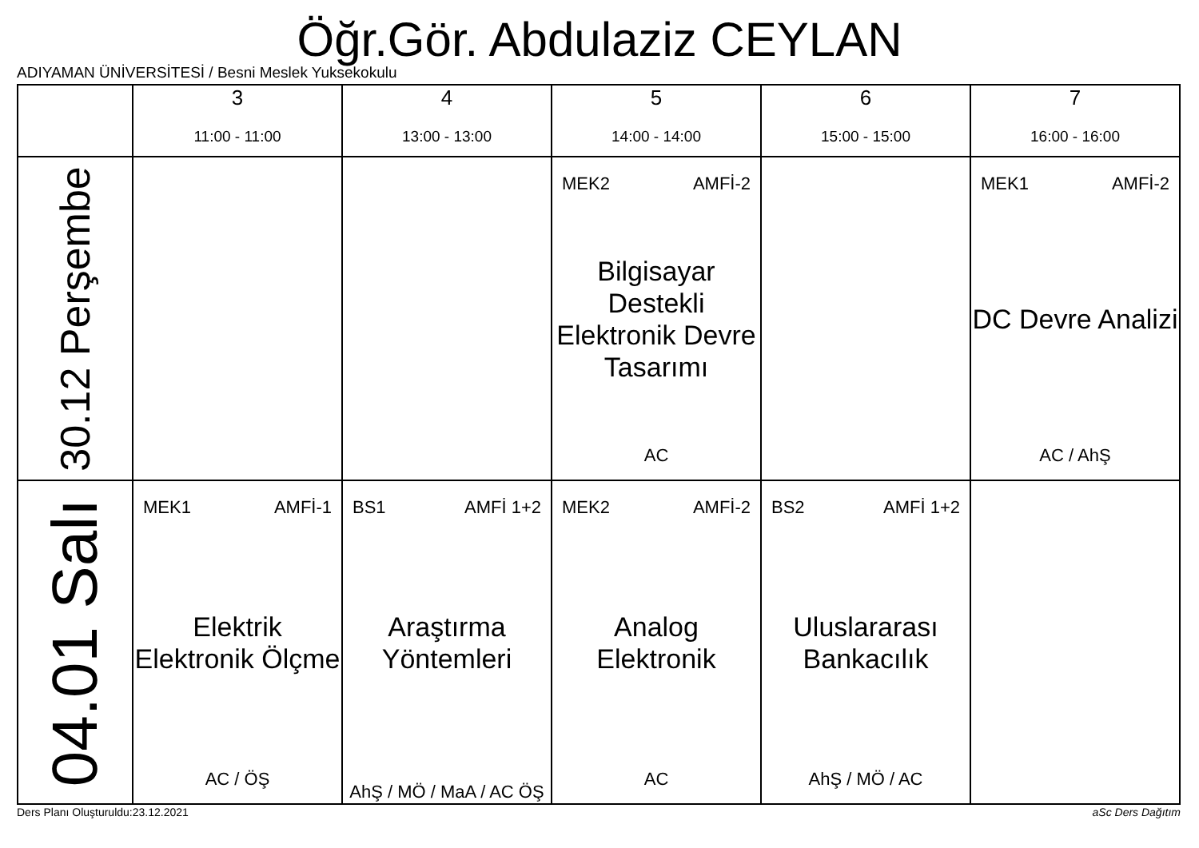Öğr.Gör. Abdulaziz CEYLAN
ADIYAMAN ÜNİVERSİTESİ / Besni Meslek Yuksekokulu
| | 3 11:00 - 11:00 | 4 13:00 - 13:00 | 5 14:00 - 14:00 | 6 15:00 - 15:00 | 7 16:00 - 16:00 |
| --- | --- | --- | --- | --- | --- |
| 30.12 Perşembe | | | MEK2 AMFİ-2 Bilgisayar Destekli Elektronik Devre Tasarımı AC | | MEK1 AMFİ-2 DC Devre Analizi AC / AhŞ |
| 04.01 Salı | MEK1 AMFİ-1 Elektrik Elektronik Ölçme AC / ÖŞ | BS1 AMFİ 1+2 Araştırma Yöntemleri AhŞ / MÖ / MaA / AC ÖŞ | MEK2 AMFİ-2 Analog Elektronik AC | BS2 AMFİ 1+2 Uluslararası Bankacılık AhŞ / MÖ / AC | |
Ders Planı Oluşturuldu:23.12.2021
aSc Ders Dağıtım